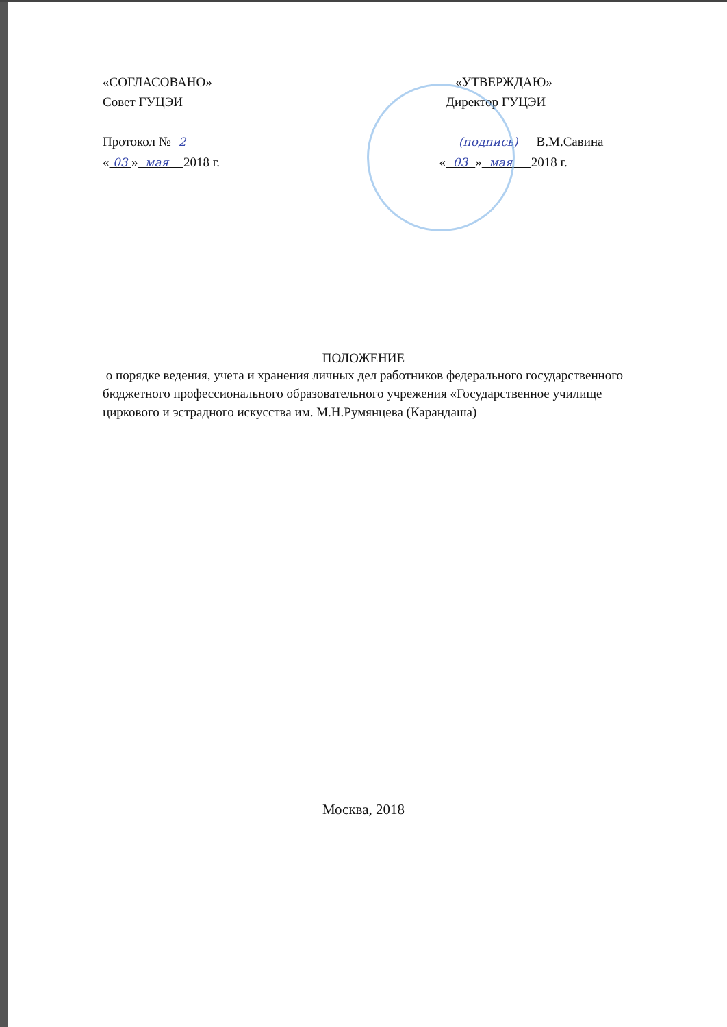«СОГЛАСОВАНО»
Совет ГУЦЭИ
Протокол № 2
« 03 » мая 2018 г.
«УТВЕРЖДАЮ»
Директор ГУЦЭИ
(подпись) В.М.Савина
« 03 » мая 2018 г.
ПОЛОЖЕНИЕ
о порядке ведения, учета и хранения личных дел работников федерального государственного бюджетного профессионального образовательного учрежения «Государственное училище циркового и эстрадного искусства им. М.Н.Румянцева (Карандаша)
Москва, 2018